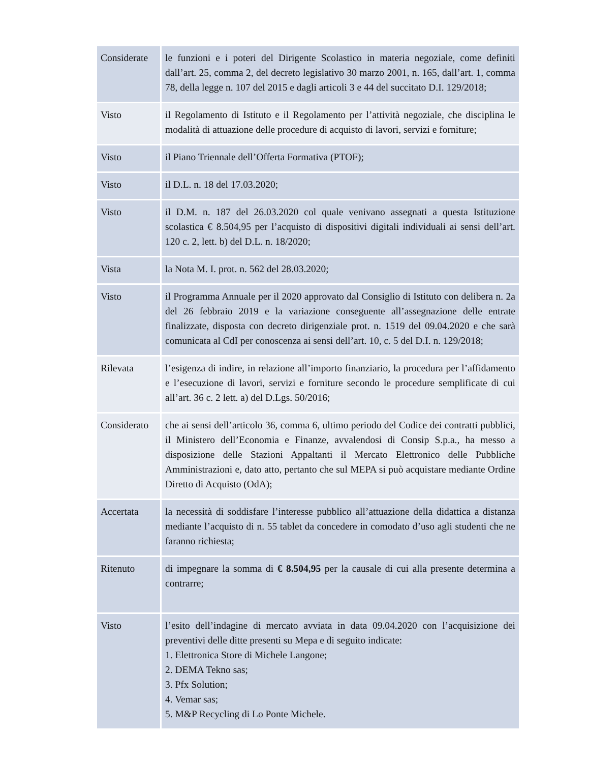| Considerate | le funzioni e i poteri del Dirigente Scolastico in materia negoziale, come definiti dall’art. 25, comma 2, del decreto legislativo 30 marzo 2001, n. 165, dall’art. 1, comma 78, della legge n. 107 del 2015 e dagli articoli 3 e 44 del succitato D.I. 129/2018; |
| Visto | il Regolamento di Istituto e il Regolamento per l’attività negoziale, che disciplina le modalità di attuazione delle procedure di acquisto di lavori, servizi e forniture; |
| Visto | il Piano Triennale dell’Offerta Formativa (PTOF); |
| Visto | il D.L. n. 18 del 17.03.2020; |
| Visto | il D.M. n. 187 del 26.03.2020 col quale venivano assegnati a questa Istituzione scolastica € 8.504,95 per l’acquisto di dispositivi digitali individuali ai sensi dell’art. 120 c. 2, lett. b) del D.L. n. 18/2020; |
| Vista | la Nota M. I. prot. n. 562 del 28.03.2020; |
| Visto | il Programma Annuale per il 2020 approvato dal Consiglio di Istituto con delibera n. 2a del 26 febbraio 2019 e la variazione conseguente all’assegnazione delle entrate finalizzate, disposta con decreto dirigenziale prot. n. 1519 del 09.04.2020 e che sarà comunicata al CdI per conoscenza ai sensi dell’art. 10, c. 5 del D.I. n. 129/2018; |
| Rilevata | l’esigenza di indire, in relazione all’importo finanziario, la procedura per l’affidamento e l’esecuzione di lavori, servizi e forniture secondo le procedure semplificate di cui all’art. 36 c. 2 lett. a) del D.Lgs. 50/2016; |
| Considerato | che ai sensi dell’articolo 36, comma 6, ultimo periodo del Codice dei contratti pubblici, il Ministero dell’Economia e Finanze, avvalendosi di Consip S.p.a., ha messo a disposizione delle Stazioni Appaltanti il Mercato Elettronico delle Pubbliche Amministrazioni e, dato atto, pertanto che sul MEPA si può acquistare mediante Ordine Diretto di Acquisto (OdA); |
| Accertata | la necessità di soddisfare l’interesse pubblico all’attuazione della didattica a distanza mediante l’acquisto di n. 55 tablet da concedere in comodato d’uso agli studenti che ne faranno richiesta; |
| Ritenuto | di impegnare la somma di € 8.504,95 per la causale di cui alla presente determina a contrarre; |
| Visto | l’esito dell’indagine di mercato avviata in data 09.04.2020 con l’acquisizione dei preventivi delle ditte presenti su Mepa e di seguito indicate: 1. Elettronica Store di Michele Langone; 2. DEMA Tekno sas; 3. Pfx Solution; 4. Vemar sas; 5. M&P Recycling di Lo Ponte Michele. |